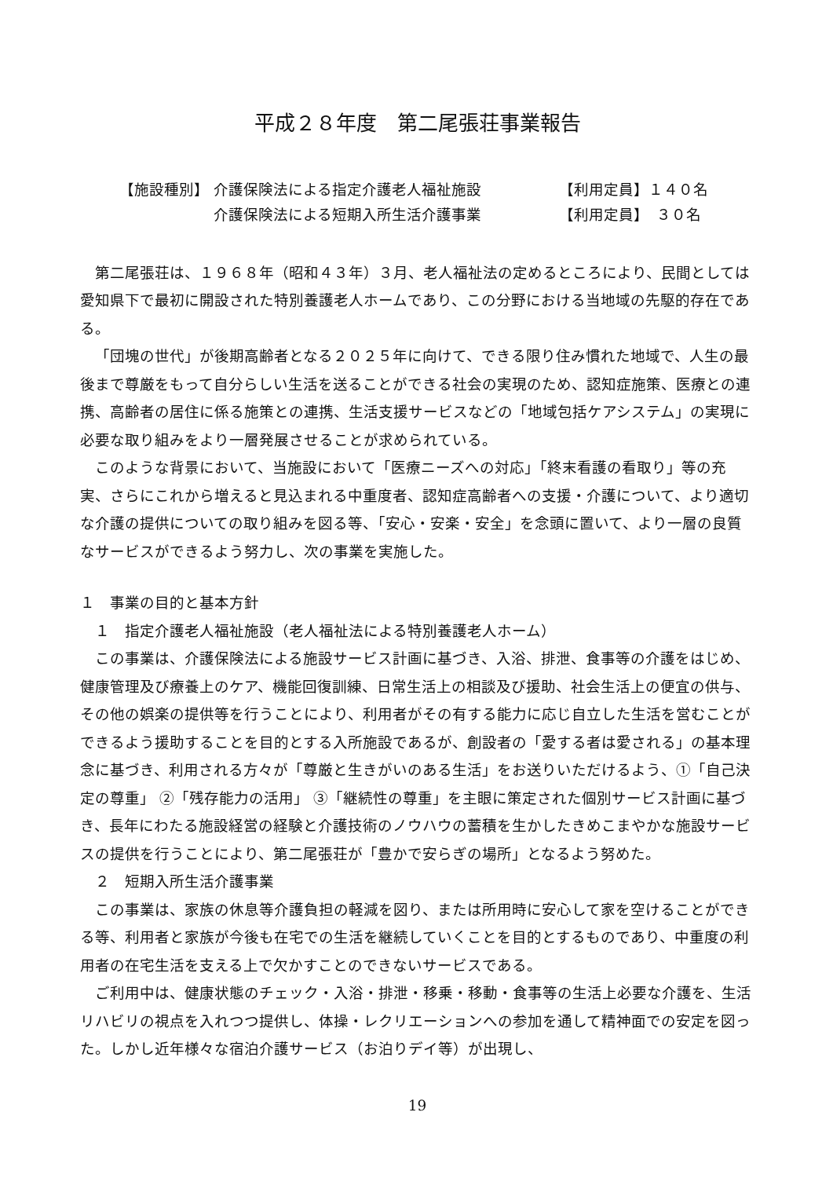平成２８年度　第二尾張荘事業報告
【施設種別】 介護保険法による指定介護老人福祉施設 【利用定員】１４０名
介護保険法による短期入所生活介護事業 【利用定員】　３０名
第二尾張荘は、１９６８年（昭和４３年）３月、老人福祉法の定めるところにより、民間としては愛知県下で最初に開設された特別養護老人ホームであり、この分野における当地域の先駆的存在である。
「団塊の世代」が後期高齢者となる２０２５年に向けて、できる限り住み慣れた地域で、人生の最後まで尊厳をもって自分らしい生活を送ることができる社会の実現のため、認知症施策、医療との連携、高齢者の居住に係る施策との連携、生活支援サービスなどの「地域包括ケアシステム」の実現に必要な取り組みをより一層発展させることが求められている。
このような背景において、当施設において「医療ニーズへの対応」「終末看護の看取り」等の充実、さらにこれから増えると見込まれる中重度者、認知症高齢者への支援・介護について、より適切な介護の提供についての取り組みを図る等、「安心・安楽・安全」を念頭に置いて、より一層の良質なサービスができるよう努力し、次の事業を実施した。
１　事業の目的と基本方針
　１　指定介護老人福祉施設（老人福祉法による特別養護老人ホーム）
この事業は、介護保険法による施設サービス計画に基づき、入浴、排泄、食事等の介護をはじめ、健康管理及び療養上のケア、機能回復訓練、日常生活上の相談及び援助、社会生活上の便宜の供与、その他の娯楽の提供等を行うことにより、利用者がその有する能力に応じ自立した生活を営むことができるよう援助することを目的とする入所施設であるが、創設者の「愛する者は愛される」の基本理念に基づき、利用される方々が「尊厳と生きがいのある生活」をお送りいただけるよう、①「自己決定の尊重」 ②「残存能力の活用」 ③「継続性の尊重」を主眼に策定された個別サービス計画に基づき、長年にわたる施設経営の経験と介護技術のノウハウの蓄積を生かしたきめこまやかな施設サービスの提供を行うことにより、第二尾張荘が「豊かで安らぎの場所」となるよう努めた。
　２　短期入所生活介護事業
この事業は、家族の休息等介護負担の軽減を図り、または所用時に安心して家を空けることができる等、利用者と家族が今後も在宅での生活を継続していくことを目的とするものであり、中重度の利用者の在宅生活を支える上で欠かすことのできないサービスである。
ご利用中は、健康状態のチェック・入浴・排泄・移乗・移動・食事等の生活上必要な介護を、生活リハビリの視点を入れつつ提供し、体操・レクリエーションへの参加を通して精神面での安定を図った。しかし近年様々な宿泊介護サービス（お泊りデイ等）が出現し、
19